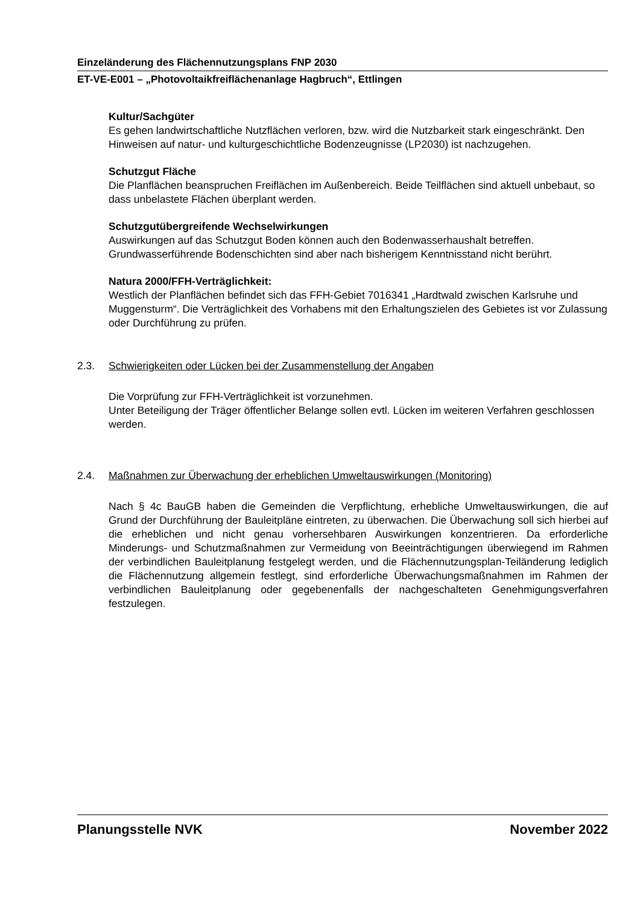Einzeländerung des Flächennutzungsplans FNP 2030
ET-VE-E001 – „Photovoltaikfreiflächenanlage Hagbruch“, Ettlingen
Kultur/Sachgüter
Es gehen landwirtschaftliche Nutzflächen verloren, bzw. wird die Nutzbarkeit stark eingeschränkt. Den Hinweisen auf natur- und kulturgeschichtliche Bodenzeugnisse (LP2030) ist nachzugehen.
Schutzgut Fläche
Die Planflächen beanspruchen Freiflächen im Außenbereich. Beide Teilflächen sind aktuell unbebaut, so dass unbelastete Flächen überplant werden.
Schutzgutübergreifende Wechselwirkungen
Auswirkungen auf das Schutzgut Boden können auch den Bodenwasserhaushalt betreffen. Grundwasserführende Bodenschichten sind aber nach bisherigem Kenntnisstand nicht berührt.
Natura 2000/FFH-Verträglichkeit:
Westlich der Planflächen befindet sich das FFH-Gebiet 7016341 „Hardtwald zwischen Karlsruhe und Muggensturm“. Die Verträglichkeit des Vorhabens mit den Erhaltungszielen des Gebietes ist vor Zulassung oder Durchführung zu prüfen.
2.3. Schwierigkeiten oder Lücken bei der Zusammenstellung der Angaben
Die Vorprüfung zur FFH-Verträglichkeit ist vorzunehmen.
Unter Beteiligung der Träger öffentlicher Belange sollen evtl. Lücken im weiteren Verfahren geschlossen werden.
2.4. Maßnahmen zur Überwachung der erheblichen Umweltauswirkungen (Monitoring)
Nach § 4c BauGB haben die Gemeinden die Verpflichtung, erhebliche Umweltauswirkungen, die auf Grund der Durchführung der Bauleitpläne eintreten, zu überwachen. Die Überwachung soll sich hierbei auf die erheblichen und nicht genau vorhersehbaren Auswirkungen konzentrieren. Da erforderliche Minderungs- und Schutzmaßnahmen zur Vermeidung von Beeinträchtigungen überwiegend im Rahmen der verbindlichen Bauleitplanung festgelegt werden, und die Flächennutzungsplan-Teiländerung lediglich die Flächennutzung allgemein festlegt, sind erforderliche Überwachungsmaßnahmen im Rahmen der verbindlichen Bauleitplanung oder gegebenenfalls der nachgeschalteten Genehmigungsverfahren festzulegen.
Planungsstelle NVK November 2022